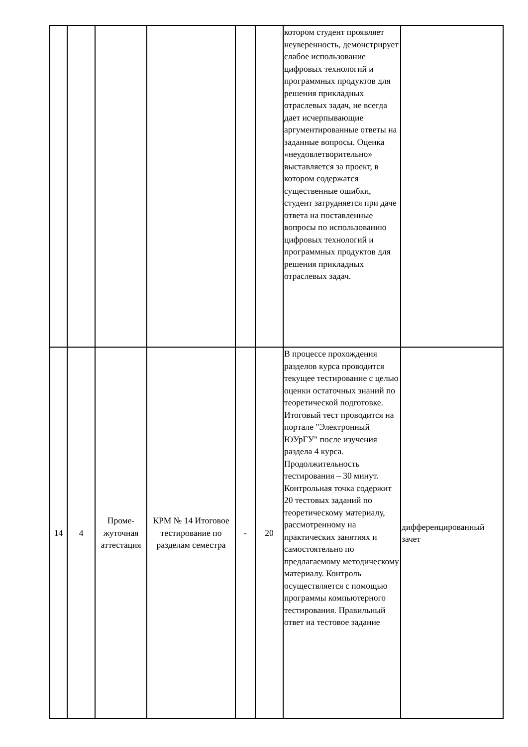| | | | | | | котором студент проявляет неуверенность, демонстрирует слабое использование цифровых технологий и программных продуктов для решения прикладных отраслевых задач, не всегда дает исчерпывающие аргументированные ответы на заданные вопросы. Оценка «неудовлетворительно» выставляется за проект, в котором содержатся существенные ошибки, студент затрудняется при даче ответа на поставленные вопросы по использованию цифровых технологий и программных продуктов для решения прикладных отраслевых задач. | |
| 14 | 4 | Проме-жуточная аттестация | КРМ № 14 Итоговое тестирование по разделам семестра | - | 20 | В процессе прохождения разделов курса проводится текущее тестирование с целью оценки остаточных знаний по теоретической подготовке. Итоговый тест проводится на портале "Электронный ЮУрГУ" после изучения раздела 4 курса. Продолжительность тестирования – 30 минут. Контрольная точка содержит 20 тестовых заданий по теоретическому материалу, рассмотренному на практических занятиях и самостоятельно по предлагаемому методическому материалу. Контроль осуществляется с помощью программы компьютерного тестирования. Правильный ответ на тестовое задание | дифференцированный зачет |